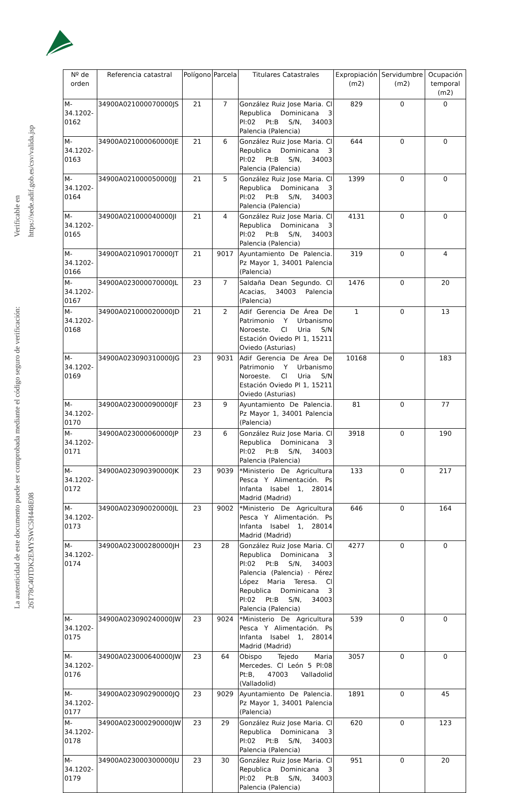La autenticidad de este documento puede ser comprobada mediante el código seguro de verificación: 26T78C40TDK2EMYSWC5H448E08
Verificable en https://sede.adif.gob.es/csv/valida.jsp
| Nº de orden | Referencia catastral | Polígono | Parcela | Titulares Catastrales | Expropiación (m2) | Servidumbre (m2) | Ocupación temporal (m2) |
| --- | --- | --- | --- | --- | --- | --- | --- |
| M-34.1202-0162 | 34900A021000070000JS | 21 | 7 | González Ruiz Jose Maria. Cl Republica Dominicana 3 Pl:02 Pt:B S/N, 34003 Palencia (Palencia) | 829 | 0 | 0 |
| M-34.1202-0163 | 34900A021000060000JE | 21 | 6 | González Ruiz Jose Maria. Cl Republica Dominicana 3 Pl:02 Pt:B S/N, 34003 Palencia (Palencia) | 644 | 0 | 0 |
| M-34.1202-0164 | 34900A021000050000JJ | 21 | 5 | González Ruiz Jose Maria. Cl Republica Dominicana 3 Pl:02 Pt:B S/N, 34003 Palencia (Palencia) | 1399 | 0 | 0 |
| M-34.1202-0165 | 34900A021000040000JI | 21 | 4 | González Ruiz Jose Maria. Cl Republica Dominicana 3 Pl:02 Pt:B S/N, 34003 Palencia (Palencia) | 4131 | 0 | 0 |
| M-34.1202-0166 | 34900A021090170000JT | 21 | 9017 | Ayuntamiento De Palencia. Pz Mayor 1, 34001 Palencia (Palencia) | 319 | 0 | 4 |
| M-34.1202-0167 | 34900A023000070000JL | 23 | 7 | Saldaña Dean Segundo. Cl Acacias, 34003 Palencia (Palencia) | 1476 | 0 | 20 |
| M-34.1202-0168 | 34900A021000020000JD | 21 | 2 | Adif Gerencia De Área De Patrimonio Y Urbanismo Noroeste. Cl Uria S/N Estación Oviedo Pl 1, 15211 Oviedo (Asturias) | 1 | 0 | 13 |
| M-34.1202-0169 | 34900A023090310000JG | 23 | 9031 | Adif Gerencia De Área De Patrimonio Y Urbanismo Noroeste. Cl Uria S/N Estación Oviedo Pl 1, 15211 Oviedo (Asturias) | 10168 | 0 | 183 |
| M-34.1202-0170 | 34900A023000090000JF | 23 | 9 | Ayuntamiento De Palencia. Pz Mayor 1, 34001 Palencia (Palencia) | 81 | 0 | 77 |
| M-34.1202-0171 | 34900A023000060000JP | 23 | 6 | González Ruiz Jose Maria. Cl Republica Dominicana 3 Pl:02 Pt:B S/N, 34003 Palencia (Palencia) | 3918 | 0 | 190 |
| M-34.1202-0172 | 34900A023090390000JK | 23 | 9039 | *Ministerio De Agricultura Pesca Y Alimentación. Ps Infanta Isabel 1, 28014 Madrid (Madrid) | 133 | 0 | 217 |
| M-34.1202-0173 | 34900A023090020000JL | 23 | 9002 | *Ministerio De Agricultura Pesca Y Alimentación. Ps Infanta Isabel 1, 28014 Madrid (Madrid) | 646 | 0 | 164 |
| M-34.1202-0174 | 34900A023000280000JH | 23 | 28 | González Ruiz Jose Maria. Cl Republica Dominicana 3 Pl:02 Pt:B S/N, 34003 Palencia (Palencia) · Pérez López Maria Teresa. Cl Republica Dominicana 3 Pl:02 Pt:B S/N, 34003 Palencia (Palencia) | 4277 | 0 | 0 |
| M-34.1202-0175 | 34900A023090240000JW | 23 | 9024 | *Ministerio De Agricultura Pesca Y Alimentación. Ps Infanta Isabel 1, 28014 Madrid (Madrid) | 539 | 0 | 0 |
| M-34.1202-0176 | 34900A023000640000JW | 23 | 64 | Obispo Tejedo Maria Mercedes. Cl León 5 Pl:08 Pt:B, 47003 Valladolid (Valladolid) | 3057 | 0 | 0 |
| M-34.1202-0177 | 34900A023090290000JQ | 23 | 9029 | Ayuntamiento De Palencia. Pz Mayor 1, 34001 Palencia (Palencia) | 1891 | 0 | 45 |
| M-34.1202-0178 | 34900A023000290000JW | 23 | 29 | González Ruiz Jose Maria. Cl Republica Dominicana 3 Pl:02 Pt:B S/N, 34003 Palencia (Palencia) | 620 | 0 | 123 |
| M-34.1202-0179 | 34900A023000300000JU | 23 | 30 | González Ruiz Jose Maria. Cl Republica Dominicana 3 Pl:02 Pt:B S/N, 34003 Palencia (Palencia) | 951 | 0 | 20 |